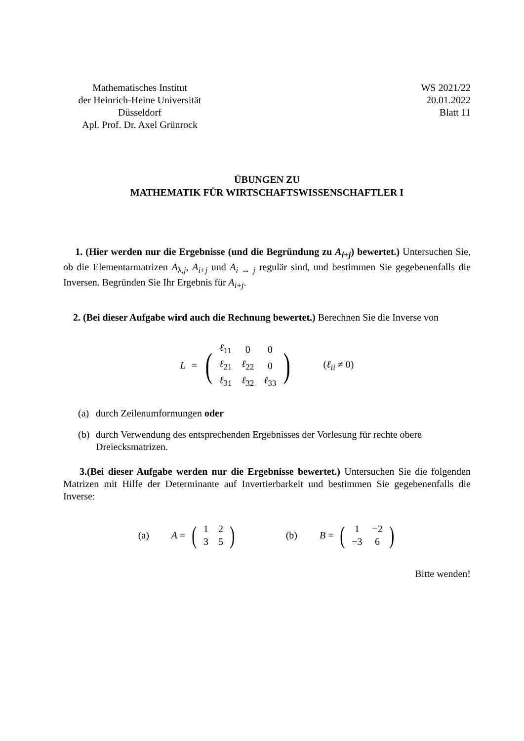Mathematisches Institut
der Heinrich-Heine Universität
Düsseldorf
Apl. Prof. Dr. Axel Grünrock
WS 2021/22
20.01.2022
Blatt 11
ÜBUNGEN ZU
MATHEMATIK FÜR WIRTSCHAFTSWISSENSCHAFTLER I
1. (Hier werden nur die Ergebnisse (und die Begründung zu A<sub>i+j</sub>) bewertet.) Untersuchen Sie, ob die Elementarmatrizen A<sub>λ,j</sub>, A<sub>i+j</sub> und A<sub>i ↔ j</sub> regulär sind, und bestimmen Sie gegebenenfalls die Inversen. Begründen Sie Ihr Ergebnis für A<sub>i+j</sub>.
2. (Bei dieser Aufgabe wird auch die Rechnung bewertet.) Berechnen Sie die Inverse von
L =
(
| ℓ<sub>11</sub> | 0 | 0 |
| ℓ<sub>21</sub> | ℓ<sub>22</sub> | 0 |
| ℓ<sub>31</sub> | ℓ<sub>32</sub> | ℓ<sub>33</sub> |
)
(ℓ<sub>ii</sub> ≠ 0)
(a) durch Zeilenumformungen oder
(b) durch Verwendung des entsprechenden Ergebnisses der Vorlesung für rechte obere Dreiecksmatrizen.
3.(Bei dieser Aufgabe werden nur die Ergebnisse bewertet.) Untersuchen Sie die folgenden Matrizen mit Hilfe der Determinante auf Invertierbarkeit und bestimmen Sie gegebenenfalls die Inverse:
(a) A =
(
| 1 | 2 |
| 3 | 5 |
)
(b) B =
(
| 1 | −2 |
| −3 | 6 |
)
Bitte wenden!